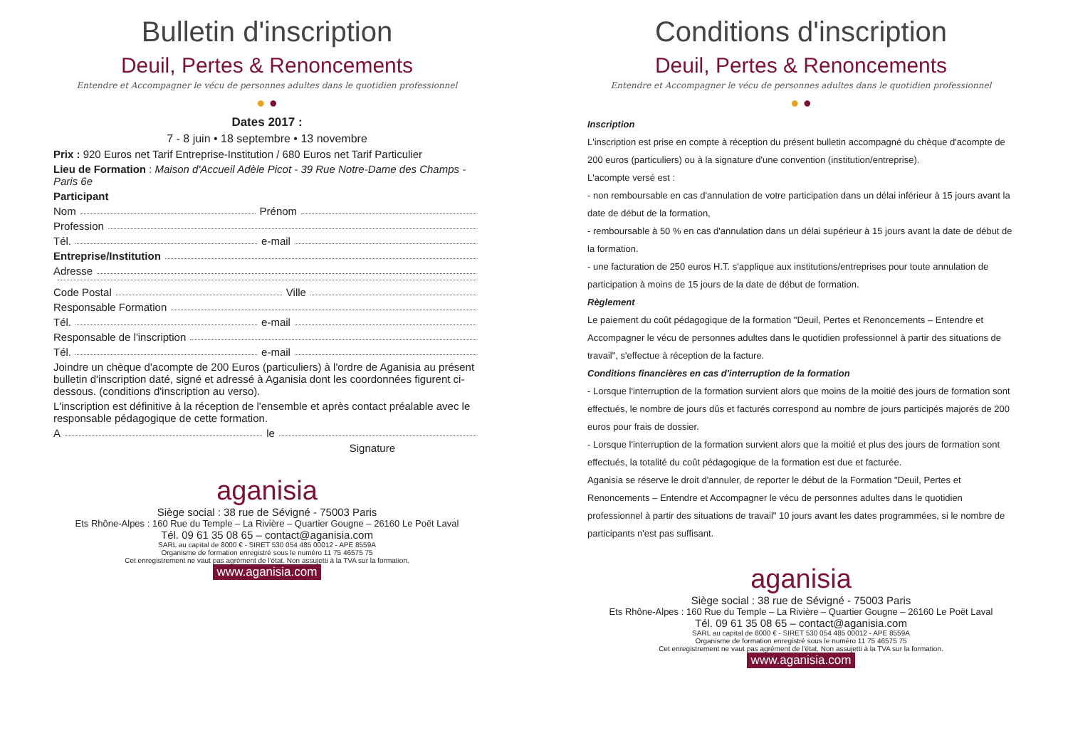Bulletin d'inscription
Deuil, Pertes & Renoncements
Entendre et Accompagner le vécu de personnes adultes dans le quotidien professionnel
● ●
Dates 2017 :
7 - 8 juin • 18 septembre • 13 novembre
Prix : 920 Euros net Tarif Entreprise-Institution / 680 Euros net Tarif Particulier
Lieu de Formation : Maison d'Accueil Adèle Picot - 39 Rue Notre-Dame des Champs - Paris 6e
Participant
Nom Prénom
Profession
Tél. e-mail
Entreprise/Institution
Adresse
Code Postal Ville
Responsable Formation
Tél. e-mail
Responsable de l'inscription
Tél. e-mail
Joindre un chèque d'acompte de 200 Euros (particuliers) à l'ordre de Aganisia au présent bulletin d'inscription daté, signé et adressé à Aganisia dont les coordonnées figurent ci-dessous. (conditions d'inscription au verso).
L'inscription est définitive à la réception de l'ensemble et après contact préalable avec le responsable pédagogique de cette formation.
A le
Signature
aganisia
Siège social : 38 rue de Sévigné - 75003 Paris
Ets Rhône-Alpes : 160 Rue du Temple – La Rivière – Quartier Gougne – 26160 Le Poët Laval
Tél. 09 61 35 08 65 – contact@aganisia.com
SARL au capital de 8000 € - SIRET 530 054 485 00012 - APE 8559A
Organisme de formation enregistré sous le numéro 11 75 46575 75
Cet enregistrement ne vaut pas agrément de l'état. Non assujetti à la TVA sur la formation.
www.aganisia.com
Conditions d'inscription
Deuil, Pertes & Renoncements
Entendre et Accompagner le vécu de personnes adultes dans le quotidien professionnel
● ●
Inscription
L'inscription est prise en compte à réception du présent bulletin accompagné du chèque d'acompte de 200 euros (particuliers) ou à la signature d'une convention (institution/entreprise).
L'acompte versé est :
- non remboursable en cas d'annulation de votre participation dans un délai inférieur à 15 jours avant la date de début de la formation,
- remboursable à 50 % en cas d'annulation dans un délai supérieur à 15 jours avant la date de début de la formation.
- une facturation de 250 euros H.T. s'applique aux institutions/entreprises pour toute annulation de participation à moins de 15 jours de la date de début de formation.
Règlement
Le paiement du coût pédagogique de la formation "Deuil, Pertes et Renoncements – Entendre et Accompagner le vécu de personnes adultes dans le quotidien professionnel à partir des situations de travail", s'effectue à réception de la facture.
Conditions financières en cas d'interruption de la formation
- Lorsque l'interruption de la formation survient alors que moins de la moitié des jours de formation sont effectués, le nombre de jours dûs et facturés correspond au nombre de jours participés majorés de 200 euros pour frais de dossier.
- Lorsque l'interruption de la formation survient alors que la moitié et plus des jours de formation sont effectués, la totalité du coût pédagogique de la formation est due et facturée.
Aganisia se réserve le droit d'annuler, de reporter le début de la Formation "Deuil, Pertes et Renoncements – Entendre et Accompagner le vécu de personnes adultes dans le quotidien professionnel à partir des situations de travail" 10 jours avant les dates programmées, si le nombre de participants n'est pas suffisant.
aganisia
Siège social : 38 rue de Sévigné - 75003 Paris
Ets Rhône-Alpes : 160 Rue du Temple – La Rivière – Quartier Gougne – 26160 Le Poët Laval
Tél. 09 61 35 08 65 – contact@aganisia.com
SARL au capital de 8000 € - SIRET 530 054 485 00012 - APE 8559A
Organisme de formation enregistré sous le numéro 11 75 46575 75
Cet enregistrement ne vaut pas agrément de l'état. Non assujetti à la TVA sur la formation.
www.aganisia.com